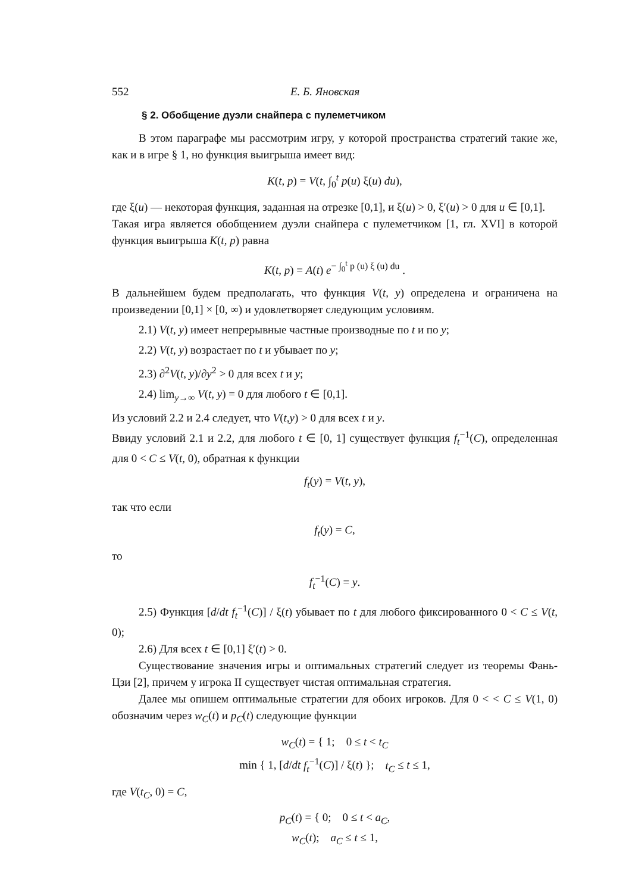552 Е. Б. Яновская
§ 2. Обобщение дуэли снайпера с пулеметчиком
В этом параграфе мы рассмотрим игру, у которой пространства стратегий такие же, как и в игре § 1, но функция выигрыша имеет вид:
K(t, p) = V(t, ∫<sub>0</sub><sup>t</sup> p(u) ξ(u) du),
где ξ(u) — некоторая функция, заданная на отрезке [0,1], и ξ(u) > 0, ξ′(u) > 0 для u ∈ [0,1].
Такая игра является обобщением дуэли снайпера с пулеметчиком [1, гл. XVI] в которой функция выигрыша K(t, p) равна
K(t, p) = A(t) e<sup>− ∫<sub>0</sub><sup>t</sup> p (u) ξ (u) du</sup> .
В дальнейшем будем предполагать, что функция V(t, y) определена и ограничена на произведении [0,1] × [0, ∞) и удовлетворяет следующим условиям.
2.1) V(t, y) имеет непрерывные частные производные по t и по y;
2.2) V(t, y) возрастает по t и убывает по y;
2.3) ∂<sup>2</sup>V(t, y)/∂y<sup>2</sup> > 0 для всех t и y;
2.4) lim<sub>y→∞</sub> V(t, y) = 0 для любого t ∈ [0,1].
Из условий 2.2 и 2.4 следует, что V(t,y) > 0 для всех t и y.
Ввиду условий 2.1 и 2.2, для любого t ∈ [0, 1] существует функция f<sub>t</sub><sup>−1</sup>(C), определенная для 0 < C ≤ V(t, 0), обратная к функции
f<sub>t</sub>(y) = V(t, y),
так что если
f<sub>t</sub>(y) = C,
то
f<sub>t</sub><sup>−1</sup>(C) = y.
2.5) Функция [d/dt f<sub>t</sub><sup>−1</sup>(C)] / ξ(t) убывает по t для любого фиксированного 0 < C ≤ V(t, 0);
2.6) Для всех t ∈ [0,1] ξ′(t) > 0.
Существование значения игры и оптимальных стратегий следует из теоремы Фань-Цзи [2], причем у игрока II существует чистая оптимальная стратегия.
Далее мы опишем оптимальные стратегии для обоих игроков. Для 0 < < C ≤ V(1, 0) обозначим через w<sub>C</sub>(t) и p<sub>C</sub>(t) следующие функции
w<sub>C</sub>(t) = { 1; 0 ≤ t < t<sub>C</sub>
min { 1, [d/dt f<sub>t</sub><sup>−1</sup>(C)] / ξ(t) }; t<sub>C</sub> ≤ t ≤ 1,
где V(t<sub>C</sub>, 0) = C,
p<sub>C</sub>(t) = { 0; 0 ≤ t < a<sub>C</sub>,
w<sub>C</sub>(t); a<sub>C</sub> ≤ t ≤ 1,